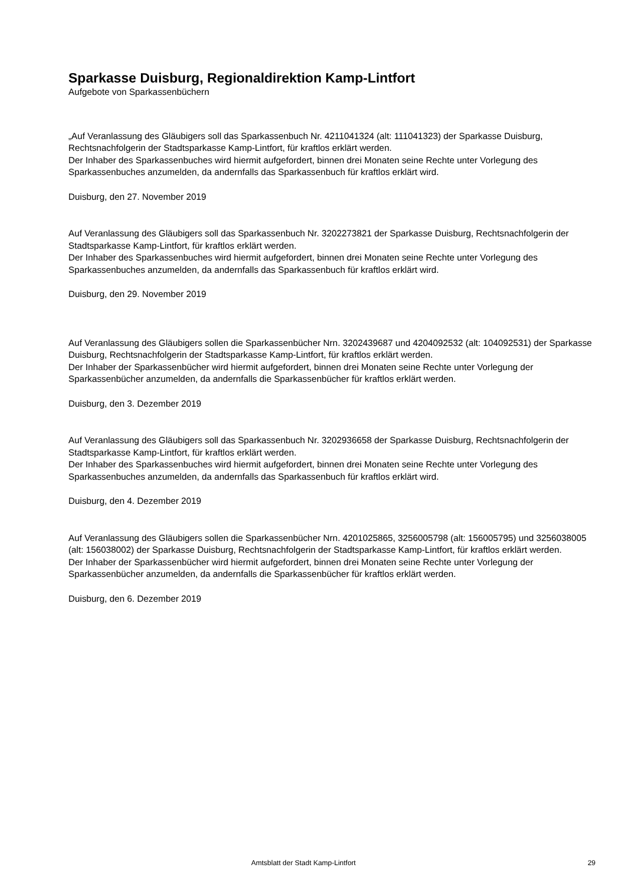Sparkasse Duisburg, Regionaldirektion Kamp-Lintfort
Aufgebote von Sparkassenbüchern
„Auf Veranlassung des Gläubigers soll das Sparkassenbuch Nr. 4211041324 (alt: 111041323) der Sparkasse Duisburg, Rechtsnachfolgerin der Stadtsparkasse Kamp-Lintfort, für kraftlos erklärt werden.
Der Inhaber des Sparkassenbuches wird hiermit aufgefordert, binnen drei Monaten seine Rechte unter Vorlegung des Sparkassenbuches anzumelden, da andernfalls das Sparkassenbuch für kraftlos erklärt wird.
Duisburg, den 27. November 2019
Auf Veranlassung des Gläubigers soll das Sparkassenbuch Nr. 3202273821 der Sparkasse Duisburg, Rechtsnachfolgerin der Stadtsparkasse Kamp-Lintfort, für kraftlos erklärt werden.
Der Inhaber des Sparkassenbuches wird hiermit aufgefordert, binnen drei Monaten seine Rechte unter Vorlegung des Sparkassenbuches anzumelden, da andernfalls das Sparkassenbuch für kraftlos erklärt wird.
Duisburg, den 29. November 2019
Auf Veranlassung des Gläubigers sollen die Sparkassenbücher Nrn. 3202439687 und 4204092532 (alt: 104092531) der Sparkasse Duisburg, Rechtsnachfolgerin der Stadtsparkasse Kamp-Lintfort, für kraftlos erklärt werden.
Der Inhaber der Sparkassenbücher wird hiermit aufgefordert, binnen drei Monaten seine Rechte unter Vorlegung der Sparkassenbücher anzumelden, da andernfalls die Sparkassenbücher für kraftlos erklärt werden.
Duisburg, den 3. Dezember 2019
Auf Veranlassung des Gläubigers soll das Sparkassenbuch Nr. 3202936658 der Sparkasse Duisburg, Rechtsnachfolgerin der Stadtsparkasse Kamp-Lintfort, für kraftlos erklärt werden.
Der Inhaber des Sparkassenbuches wird hiermit aufgefordert, binnen drei Monaten seine Rechte unter Vorlegung des Sparkassenbuches anzumelden, da andernfalls das Sparkassenbuch für kraftlos erklärt wird.
Duisburg, den 4. Dezember 2019
Auf Veranlassung des Gläubigers sollen die Sparkassenbücher Nrn. 4201025865, 3256005798 (alt: 156005795) und 3256038005 (alt: 156038002) der Sparkasse Duisburg, Rechtsnachfolgerin der Stadtsparkasse Kamp-Lintfort, für kraftlos erklärt werden.
Der Inhaber der Sparkassenbücher wird hiermit aufgefordert, binnen drei Monaten seine Rechte unter Vorlegung der Sparkassenbücher anzumelden, da andernfalls die Sparkassenbücher für kraftlos erklärt werden.
Duisburg, den 6. Dezember 2019
Amtsblatt der Stadt Kamp-Lintfort 29